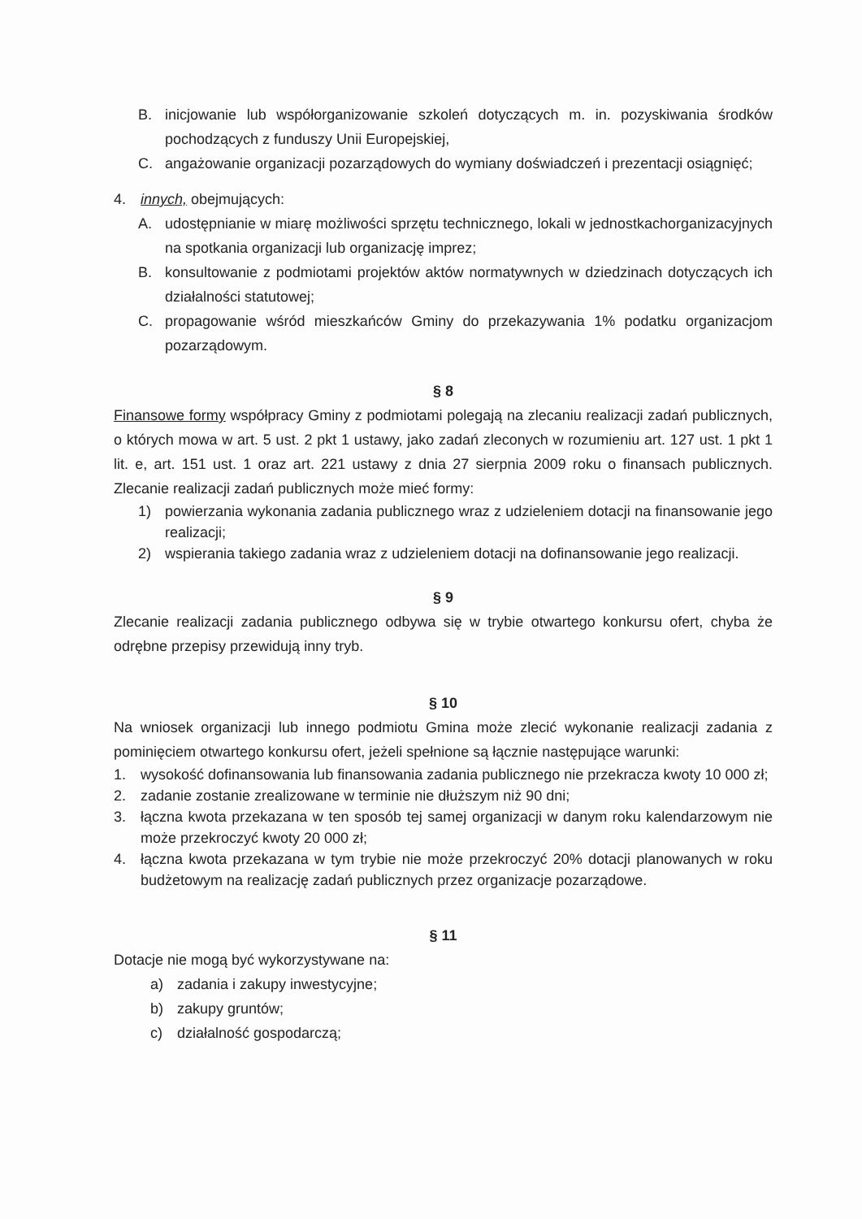B. inicjowanie lub współorganizowanie szkoleń dotyczących m. in. pozyskiwania środków pochodzących z funduszy Unii Europejskiej,
C. angażowanie organizacji pozarządowych do wymiany doświadczeń i prezentacji osiągnięć;
4. innych, obejmujących:
A. udostępnianie w miarę możliwości sprzętu technicznego, lokali w jednostkachorganizacyjnych na spotkania organizacji lub organizację imprez;
B. konsultowanie z podmiotami projektów aktów normatywnych w dziedzinach dotyczących ich działalności statutowej;
C. propagowanie wśród mieszkańców Gminy do przekazywania 1% podatku organizacjom pozarządowym.
§ 8
Finansowe formy współpracy Gminy z podmiotami polegają na zlecaniu realizacji zadań publicznych, o których mowa w art. 5 ust. 2 pkt 1 ustawy, jako zadań zleconych w rozumieniu art. 127 ust. 1 pkt 1 lit. e, art. 151 ust. 1 oraz art. 221 ustawy z dnia 27 sierpnia 2009 roku o finansach publicznych. Zlecanie realizacji zadań publicznych może mieć formy:
1) powierzania wykonania zadania publicznego wraz z udzieleniem dotacji na finansowanie jego realizacji;
2) wspierania takiego zadania wraz z udzieleniem dotacji na dofinansowanie jego realizacji.
§ 9
Zlecanie realizacji zadania publicznego odbywa się w trybie otwartego konkursu ofert, chyba że odrębne przepisy przewidują inny tryb.
§ 10
Na wniosek organizacji lub innego podmiotu Gmina może zlecić wykonanie realizacji zadania z pominięciem otwartego konkursu ofert, jeżeli spełnione są łącznie następujące warunki:
1. wysokość dofinansowania lub finansowania zadania publicznego nie przekracza kwoty 10 000 zł;
2. zadanie zostanie zrealizowane w terminie nie dłuższym niż 90 dni;
3. łączna kwota przekazana w ten sposób tej samej organizacji w danym roku kalendarzowym nie może przekroczyć kwoty 20 000 zł;
4. łączna kwota przekazana w tym trybie nie może przekroczyć 20% dotacji planowanych w roku budżetowym na realizację zadań publicznych przez organizacje pozarządowe.
§ 11
Dotacje nie mogą być wykorzystywane na:
a) zadania i zakupy inwestycyjne;
b) zakupy gruntów;
c) działalność gospodarczą;